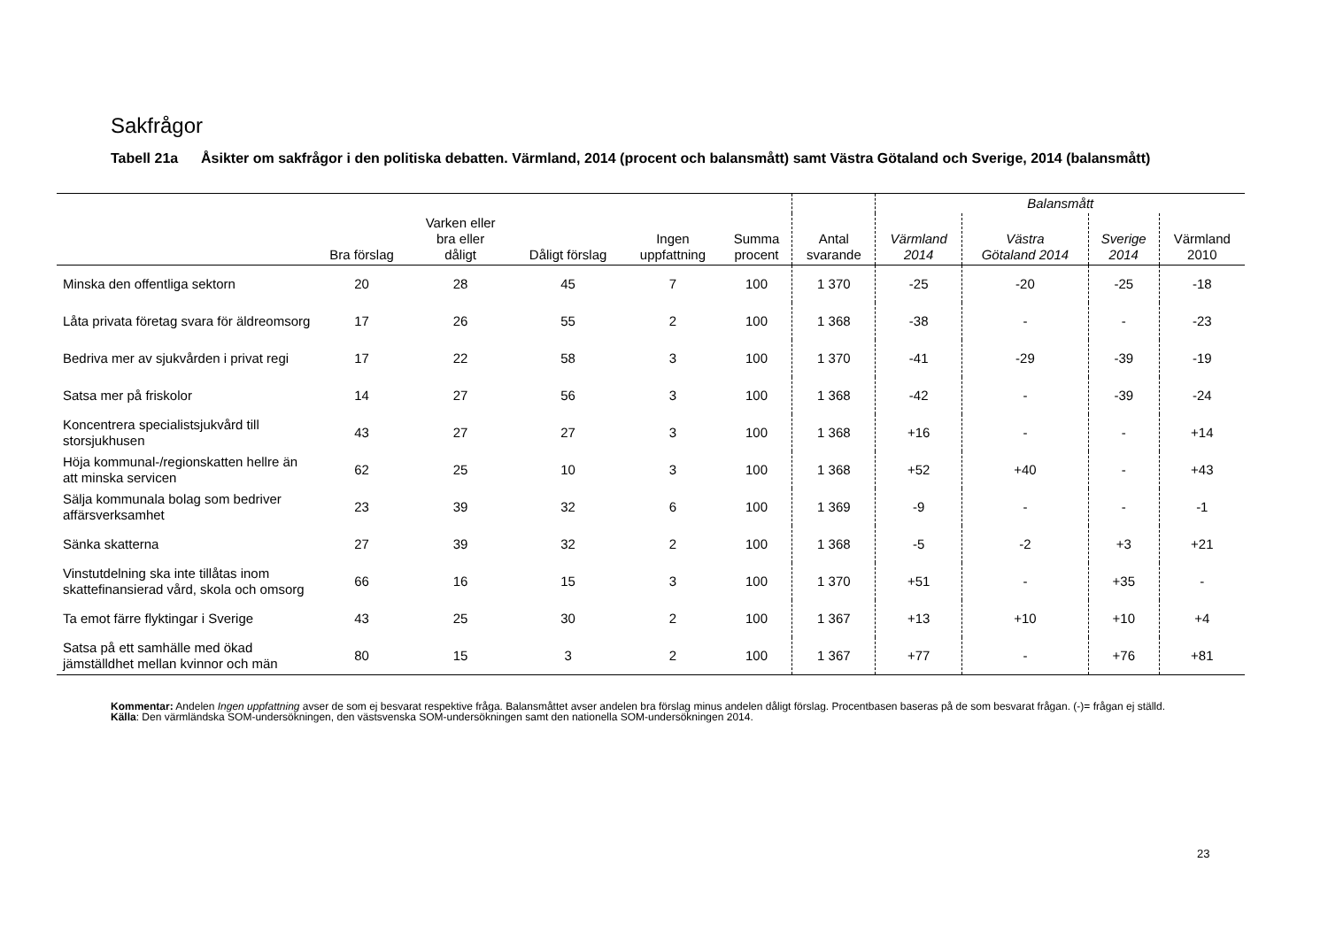Sakfrågor
Tabell 21a Åsikter om sakfrågor i den politiska debatten. Värmland, 2014 (procent och balansmått) samt Västra Götaland och Sverige, 2014 (balansmått)
| | | | | | | | Balansmått | | | |
| --- | --- | --- | --- | --- | --- | --- | --- | --- | --- | --- |
| | Bra förslag | Varken eller bra eller dåligt | Dåligt förslag | Ingen uppfattning | Summa procent | Antal svarande | Värmland 2014 | Västra Götaland 2014 | Sverige 2014 | Värmland 2010 |
| Minska den offentliga sektorn | 20 | 28 | 45 | 7 | 100 | 1 370 | -25 | -20 | -25 | -18 |
| Låta privata företag svara för äldreomsorg | 17 | 26 | 55 | 2 | 100 | 1 368 | -38 | - | - | -23 |
| Bedriva mer av sjukvården i privat regi | 17 | 22 | 58 | 3 | 100 | 1 370 | -41 | -29 | -39 | -19 |
| Satsa mer på friskolor | 14 | 27 | 56 | 3 | 100 | 1 368 | -42 | - | -39 | -24 |
| Koncentrera specialistsjukvård till storsjukhusen | 43 | 27 | 27 | 3 | 100 | 1 368 | +16 | - | - | +14 |
| Höja kommunal-/regionskatten hellre än att minska servicen | 62 | 25 | 10 | 3 | 100 | 1 368 | +52 | +40 | - | +43 |
| Sälja kommunala bolag som bedriver affärsverksamhet | 23 | 39 | 32 | 6 | 100 | 1 369 | -9 | - | - | -1 |
| Sänka skatterna | 27 | 39 | 32 | 2 | 100 | 1 368 | -5 | -2 | +3 | +21 |
| Vinstutdelning ska inte tillåtas inom skattefinansierad vård, skola och omsorg | 66 | 16 | 15 | 3 | 100 | 1 370 | +51 | - | +35 | - |
| Ta emot färre flyktingar i Sverige | 43 | 25 | 30 | 2 | 100 | 1 367 | +13 | +10 | +10 | +4 |
| Satsa på ett samhälle med ökad jämställdhet mellan kvinnor och män | 80 | 15 | 3 | 2 | 100 | 1 367 | +77 | - | +76 | +81 |
Kommentar: Andelen Ingen uppfattning avser de som ej besvarat respektive fråga. Balansmåttet avser andelen bra förslag minus andelen dåligt förslag. Procentbasen baseras på de som besvarat frågan. (-)= frågan ej ställd.
Källa: Den värmländska SOM-undersökningen, den västsvenska SOM-undersökningen samt den nationella SOM-undersökningen 2014.
23